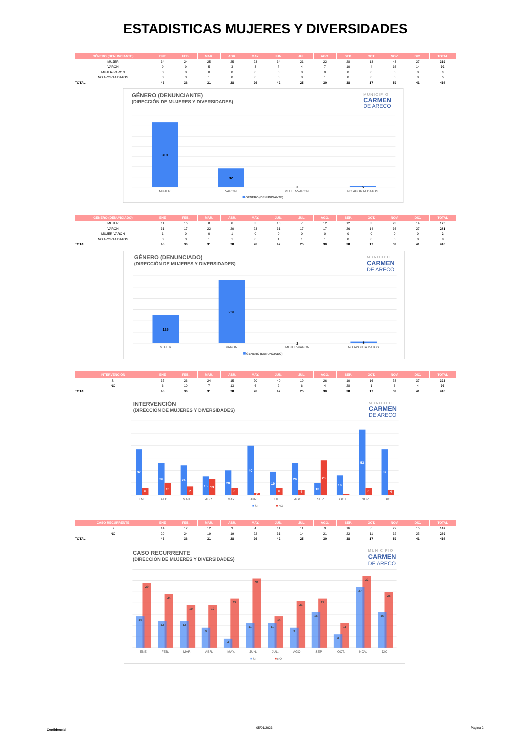ESTADISTICAS MUJERES Y DIVERSIDADES
| GÉNERO (DENUNCIANTE) | ENE | FEB. | MAR. | ABR. | MAY. | JUN. | JUL. | AGO. | SEP. | OCT. | NOV. | DIC. | TOTAL |
| --- | --- | --- | --- | --- | --- | --- | --- | --- | --- | --- | --- | --- | --- |
| MUJER | 34 | 24 | 25 | 25 | 23 | 34 | 21 | 22 | 28 | 13 | 43 | 27 | 319 |
| VARON | 9 | 9 | 5 | 3 | 3 | 8 | 4 | 7 | 10 | 4 | 16 | 14 | 92 |
| MUJER-VARON | 0 | 0 | 0 | 0 | 0 | 0 | 0 | 0 | 0 | 0 | 0 | 0 | 0 |
| NO APORTA DATOS | 0 | 3 | 1 | 0 | 0 | 0 | 0 | 1 | 0 | 0 | 0 | 0 | 5 |
| TOTAL | 43 | 36 | 31 | 28 | 26 | 42 | 25 | 30 | 38 | 17 | 59 | 41 | 416 |
GÉNERO (DENUNCIANTE)
(DIRECCIÓN DE MUJERES Y DIVERSIDADES)
MUNICIPIO
CARMEN
DE ARECO
319
92
0
5
MUJER
VARON
MUJER-VARON
NO APORTA DATOS
GENERO (DENUNCIANTE)
| GÉNERO (DENUNCIADO) | ENE | FEB. | MAR. | ABR. | MAY. | JUN. | JUL. | AGO. | SEP. | OCT. | NOV. | DIC. | TOTAL |
| --- | --- | --- | --- | --- | --- | --- | --- | --- | --- | --- | --- | --- | --- |
| MUJER | 11 | 16 | 8 | 6 | 3 | 10 | 7 | 12 | 12 | 3 | 23 | 14 | 125 |
| VARON | 31 | 17 | 22 | 20 | 23 | 31 | 17 | 17 | 26 | 14 | 36 | 27 | 281 |
| MUJER-VARON | 1 | 0 | 0 | 1 | 0 | 0 | 0 | 0 | 0 | 0 | 0 | 0 | 2 |
| NO APORTA DATOS | 0 | 3 | 1 | 1 | 0 | 1 | 1 | 1 | 0 | 0 | 0 | 0 | 8 |
| TOTAL | 43 | 36 | 31 | 28 | 26 | 42 | 25 | 30 | 38 | 17 | 59 | 41 | 416 |
GÉNERO (DENUNCIADO)
(DIRECCIÓN DE MUJERES Y DIVERSIDADES)
MUNICIPIO
CARMEN
DE ARECO
125
281
2
8
MUJER
VARON
MUJER-VARON
NO APORTA DATOS
GENERO (DENUNCIADO)
| INTERVENCIÓN | ENE | FEB. | MAR. | ABR. | MAY. | JUN. | JUL. | AGO. | SEP. | OCT. | NOV. | DIC. | TOTAL |
| --- | --- | --- | --- | --- | --- | --- | --- | --- | --- | --- | --- | --- | --- |
| SI | 37 | 26 | 24 | 15 | 20 | 40 | 19 | 26 | 10 | 16 | 53 | 37 | 323 |
| NO | 6 | 10 | 7 | 13 | 6 | 2 | 6 | 4 | 28 | 1 | 6 | 4 | 93 |
| TOTAL | 43 | 36 | 31 | 28 | 26 | 42 | 25 | 30 | 38 | 17 | 59 | 41 | 416 |
INTERVENCIÓN
(DIRECCIÓN DE MUJERES Y DIVERSIDADES)
MUNICIPIO
CARMEN
DE ARECO
37
6
26
10
24
7
15
13
20
6
40
2
19
6
26
4
10
28
16
53
6
37
4
ENE
FEB.
MAR.
ABR.
MAY.
JUN.
JUL.
AGO.
SEP.
OCT.
NOV.
DIC.
SI
NO
| CASO RECURRENTE | ENE | FEB. | MAR. | ABR. | MAY. | JUN. | JUL. | AGO. | SEP. | OCT. | NOV. | DIC. | TOTAL |
| --- | --- | --- | --- | --- | --- | --- | --- | --- | --- | --- | --- | --- | --- |
| SI | 14 | 12 | 12 | 9 | 4 | 11 | 11 | 9 | 16 | 6 | 27 | 16 | 147 |
| NO | 29 | 24 | 19 | 19 | 22 | 31 | 14 | 21 | 22 | 11 | 32 | 25 | 269 |
| TOTAL | 43 | 36 | 31 | 28 | 26 | 42 | 25 | 30 | 38 | 17 | 59 | 41 | 416 |
CASO RECURRENTE
(DIRECCIÓN DE MUJERES Y DIVERSIDADES)
MUNICIPIO
CARMEN
DE ARECO
14
29
12
24
12
19
9
19
4
22
11
31
11
14
9
21
16
22
6
11
27
32
16
25
ENE
FEB.
MAR.
ABR.
MAY.
JUN.
JUL.
AGO.
SEP.
OCT.
NOV.
DIC.
SI
NO
Confidencial
05/01/2023 Página 2